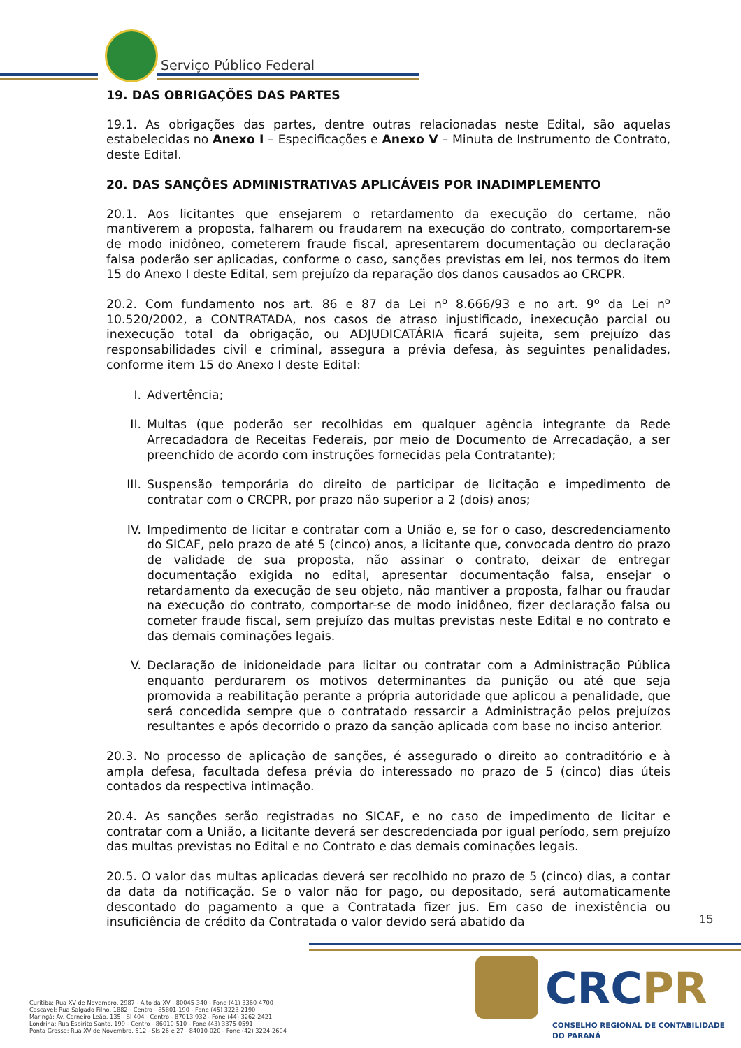Serviço Público Federal
19. DAS OBRIGAÇÕES DAS PARTES
19.1. As obrigações das partes, dentre outras relacionadas neste Edital, são aquelas estabelecidas no Anexo I – Especificações e Anexo V – Minuta de Instrumento de Contrato, deste Edital.
20. DAS SANÇÕES ADMINISTRATIVAS APLICÁVEIS POR INADIMPLEMENTO
20.1. Aos licitantes que ensejarem o retardamento da execução do certame, não mantiverem a proposta, falharem ou fraudarem na execução do contrato, comportarem-se de modo inidôneo, cometerem fraude fiscal, apresentarem documentação ou declaração falsa poderão ser aplicadas, conforme o caso, sanções previstas em lei, nos termos do item 15 do Anexo I deste Edital, sem prejuízo da reparação dos danos causados ao CRCPR.
20.2. Com fundamento nos art. 86 e 87 da Lei nº 8.666/93 e no art. 9º da Lei nº 10.520/2002, a CONTRATADA, nos casos de atraso injustificado, inexecução parcial ou inexecução total da obrigação, ou ADJUDICATÁRIA ficará sujeita, sem prejuízo das responsabilidades civil e criminal, assegura a prévia defesa, às seguintes penalidades, conforme item 15 do Anexo I deste Edital:
I. Advertência;
II. Multas (que poderão ser recolhidas em qualquer agência integrante da Rede Arrecadadora de Receitas Federais, por meio de Documento de Arrecadação, a ser preenchido de acordo com instruções fornecidas pela Contratante);
III. Suspensão temporária do direito de participar de licitação e impedimento de contratar com o CRCPR, por prazo não superior a 2 (dois) anos;
IV. Impedimento de licitar e contratar com a União e, se for o caso, descredenciamento do SICAF, pelo prazo de até 5 (cinco) anos, a licitante que, convocada dentro do prazo de validade de sua proposta, não assinar o contrato, deixar de entregar documentação exigida no edital, apresentar documentação falsa, ensejar o retardamento da execução de seu objeto, não mantiver a proposta, falhar ou fraudar na execução do contrato, comportar-se de modo inidôneo, fizer declaração falsa ou cometer fraude fiscal, sem prejuízo das multas previstas neste Edital e no contrato e das demais cominações legais.
V. Declaração de inidoneidade para licitar ou contratar com a Administração Pública enquanto perdurarem os motivos determinantes da punição ou até que seja promovida a reabilitação perante a própria autoridade que aplicou a penalidade, que será concedida sempre que o contratado ressarcir a Administração pelos prejuízos resultantes e após decorrido o prazo da sanção aplicada com base no inciso anterior.
20.3. No processo de aplicação de sanções, é assegurado o direito ao contraditório e à ampla defesa, facultada defesa prévia do interessado no prazo de 5 (cinco) dias úteis contados da respectiva intimação.
20.4. As sanções serão registradas no SICAF, e no caso de impedimento de licitar e contratar com a União, a licitante deverá ser descredenciada por igual período, sem prejuízo das multas previstas no Edital e no Contrato e das demais cominações legais.
20.5. O valor das multas aplicadas deverá ser recolhido no prazo de 5 (cinco) dias, a contar da data da notificação. Se o valor não for pago, ou depositado, será automaticamente descontado do pagamento a que a Contratada fizer jus. Em caso de inexistência ou insuficiência de crédito da Contratada o valor devido será abatido da
15
Curitiba: Rua XV de Novembro, 2987 - Alto da XV - 80045-340 - Fone (41) 3360-4700
Cascavel: Rua Salgado Filho, 1882 - Centro - 85801-190 - Fone (45) 3223-2190
Maringá: Av. Carneiro Leão, 135 - Sl 404 - Centro - 87013-932 - Fone (44) 3262-2421
Londrina: Rua Espírito Santo, 199 - Centro - 86010-510 - Fone (43) 3375-0591
Ponta Grossa: Rua XV de Novembro, 512 - Sls 26 e 27 - 84010-020 - Fone (42) 3224-2604
CRCPR
CONSELHO REGIONAL DE CONTABILIDADE
DO PARANÁ